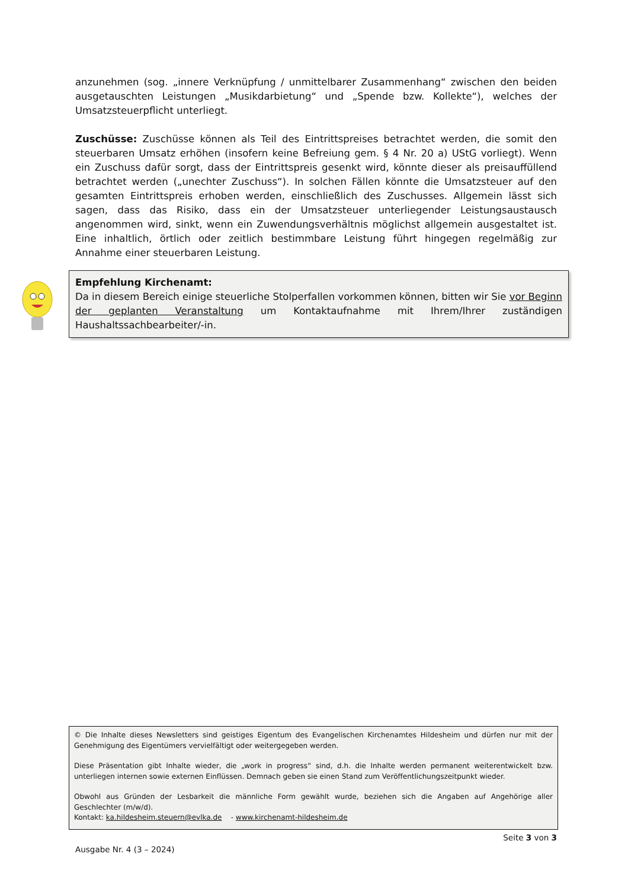anzunehmen (sog. „innere Verknüpfung / unmittelbarer Zusammenhang“ zwischen den beiden ausgetauschten Leistungen „Musikdarbietung“ und „Spende bzw. Kollekte“), welches der Umsatzsteuerpflicht unterliegt.
Zuschüsse: Zuschüsse können als Teil des Eintrittspreises betrachtet werden, die somit den steuerbaren Umsatz erhöhen (insofern keine Befreiung gem. § 4 Nr. 20 a) UStG vorliegt). Wenn ein Zuschuss dafür sorgt, dass der Eintrittspreis gesenkt wird, könnte dieser als preisauffüllend betrachtet werden („unechter Zuschuss“). In solchen Fällen könnte die Umsatzsteuer auf den gesamten Eintrittspreis erhoben werden, einschließlich des Zuschusses. Allgemein lässt sich sagen, dass das Risiko, dass ein der Umsatzsteuer unterliegender Leistungsaustausch angenommen wird, sinkt, wenn ein Zuwendungsverhältnis möglichst allgemein ausgestaltet ist. Eine inhaltlich, örtlich oder zeitlich bestimmbare Leistung führt hingegen regelmäßig zur Annahme einer steuerbaren Leistung.
Empfehlung Kirchenamt:
Da in diesem Bereich einige steuerliche Stolperfallen vorkommen können, bitten wir Sie vor Beginn der geplanten Veranstaltung um Kontaktaufnahme mit Ihrem/Ihrer zuständigen Haushaltssachbearbeiter/-in.
© Die Inhalte dieses Newsletters sind geistiges Eigentum des Evangelischen Kirchenamtes Hildesheim und dürfen nur mit der Genehmigung des Eigentümers vervielfältigt oder weitergegeben werden.
Diese Präsentation gibt Inhalte wieder, die „work in progress“ sind, d.h. die Inhalte werden permanent weiterentwickelt bzw. unterliegen internen sowie externen Einflüssen. Demnach geben sie einen Stand zum Veröffentlichungszeitpunkt wieder.
Obwohl aus Gründen der Lesbarkeit die männliche Form gewählt wurde, beziehen sich die Angaben auf Angehörige aller Geschlechter (m/w/d).
Kontakt: ka.hildesheim.steuern@evlka.de - www.kirchenamt-hildesheim.de
Seite 3 von 3
Ausgabe Nr. 4 (3 – 2024)